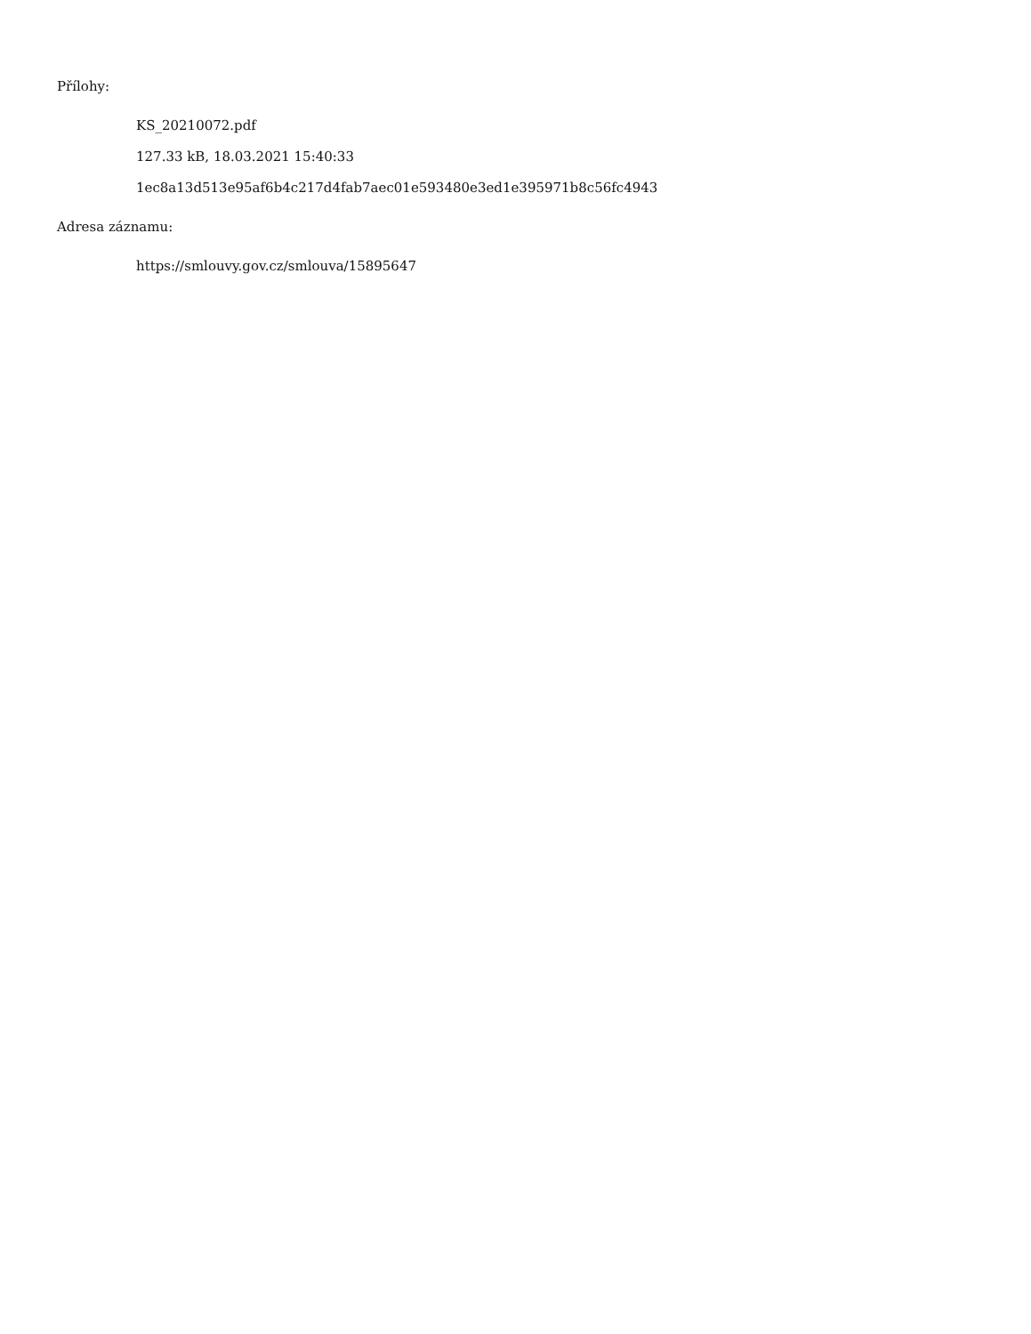Přílohy:
KS_20210072.pdf
127.33 kB, 18.03.2021 15:40:33
1ec8a13d513e95af6b4c217d4fab7aec01e593480e3ed1e395971b8c56fc4943
Adresa záznamu:
https://smlouvy.gov.cz/smlouva/15895647